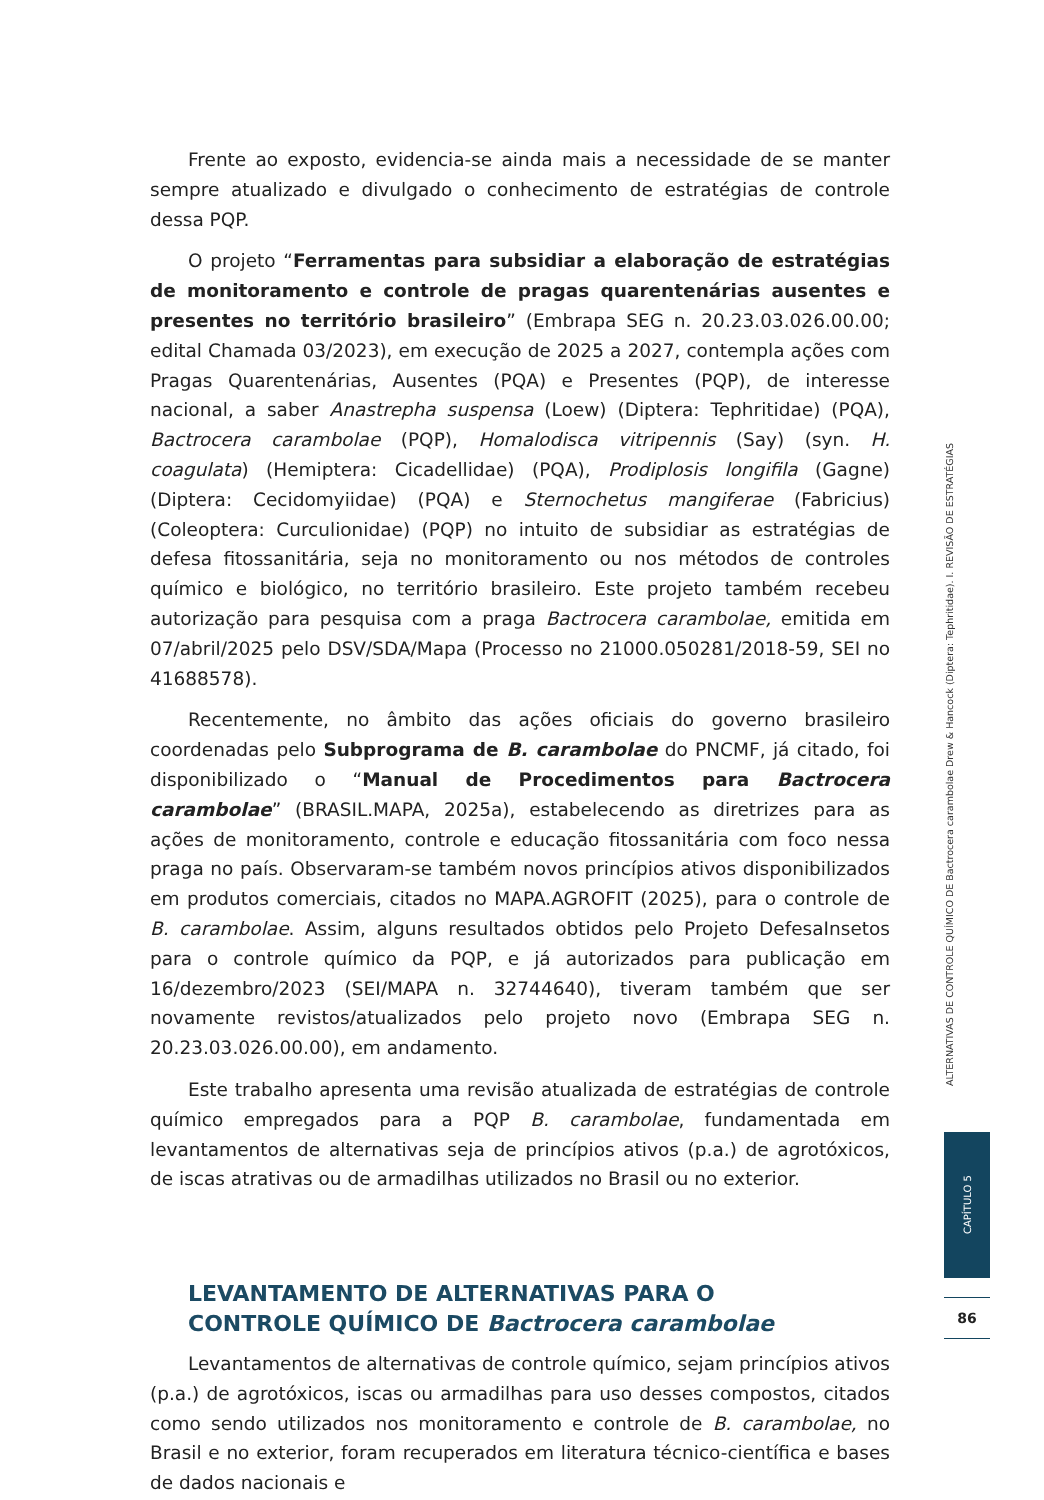Frente ao exposto, evidencia-se ainda mais a necessidade de se manter sempre atualizado e divulgado o conhecimento de estratégias de controle dessa PQP.
O projeto “Ferramentas para subsidiar a elaboração de estratégias de monitoramento e controle de pragas quarentenárias ausentes e presentes no território brasileiro” (Embrapa SEG n. 20.23.03.026.00.00; edital Chamada 03/2023), em execução de 2025 a 2027, contempla ações com Pragas Quarentenárias, Ausentes (PQA) e Presentes (PQP), de interesse nacional, a saber Anastrepha suspensa (Loew) (Diptera: Tephritidae) (PQA), Bactrocera carambolae (PQP), Homalodisca vitripennis (Say) (syn. H. coagulata) (Hemiptera: Cicadellidae) (PQA), Prodiplosis longifila (Gagne) (Diptera: Cecidomyiidae) (PQA) e Sternochetus mangiferae (Fabricius) (Coleoptera: Curculionidae) (PQP) no intuito de subsidiar as estratégias de defesa fitossanitária, seja no monitoramento ou nos métodos de controles químico e biológico, no território brasileiro. Este projeto também recebeu autorização para pesquisa com a praga Bactrocera carambolae, emitida em 07/abril/2025 pelo DSV/SDA/Mapa (Processo no 21000.050281/2018-59, SEI no 41688578).
Recentemente, no âmbito das ações oficiais do governo brasileiro coordenadas pelo Subprograma de B. carambolae do PNCMF, já citado, foi disponibilizado o “Manual de Procedimentos para Bactrocera carambolae” (BRASIL.MAPA, 2025a), estabelecendo as diretrizes para as ações de monitoramento, controle e educação fitossanitária com foco nessa praga no país. Observaram-se também novos princípios ativos disponibilizados em produtos comerciais, citados no MAPA.AGROFIT (2025), para o controle de B. carambolae. Assim, alguns resultados obtidos pelo Projeto DefesaInsetos para o controle químico da PQP, e já autorizados para publicação em 16/dezembro/2023 (SEI/MAPA n. 32744640), tiveram também que ser novamente revistos/atualizados pelo projeto novo (Embrapa SEG n. 20.23.03.026.00.00), em andamento.
Este trabalho apresenta uma revisão atualizada de estratégias de controle químico empregados para a PQP B. carambolae, fundamentada em levantamentos de alternativas seja de princípios ativos (p.a.) de agrotóxicos, de iscas atrativas ou de armadilhas utilizados no Brasil ou no exterior.
LEVANTAMENTO DE ALTERNATIVAS PARA O
CONTROLE QUÍMICO DE Bactrocera carambolae
Levantamentos de alternativas de controle químico, sejam princípios ativos (p.a.) de agrotóxicos, iscas ou armadilhas para uso desses compostos, citados como sendo utilizados nos monitoramento e controle de B. carambolae, no Brasil e no exterior, foram recuperados em literatura técnico-científica e bases de dados nacionais e
ALTERNATIVAS DE CONTROLE QUÍMICO DE Bactrocera carambolae Drew & Hancock (Diptera: Tephritidae). I. REVISÃO DE ESTRATÉGIAS
CAPÍTULO 5
86